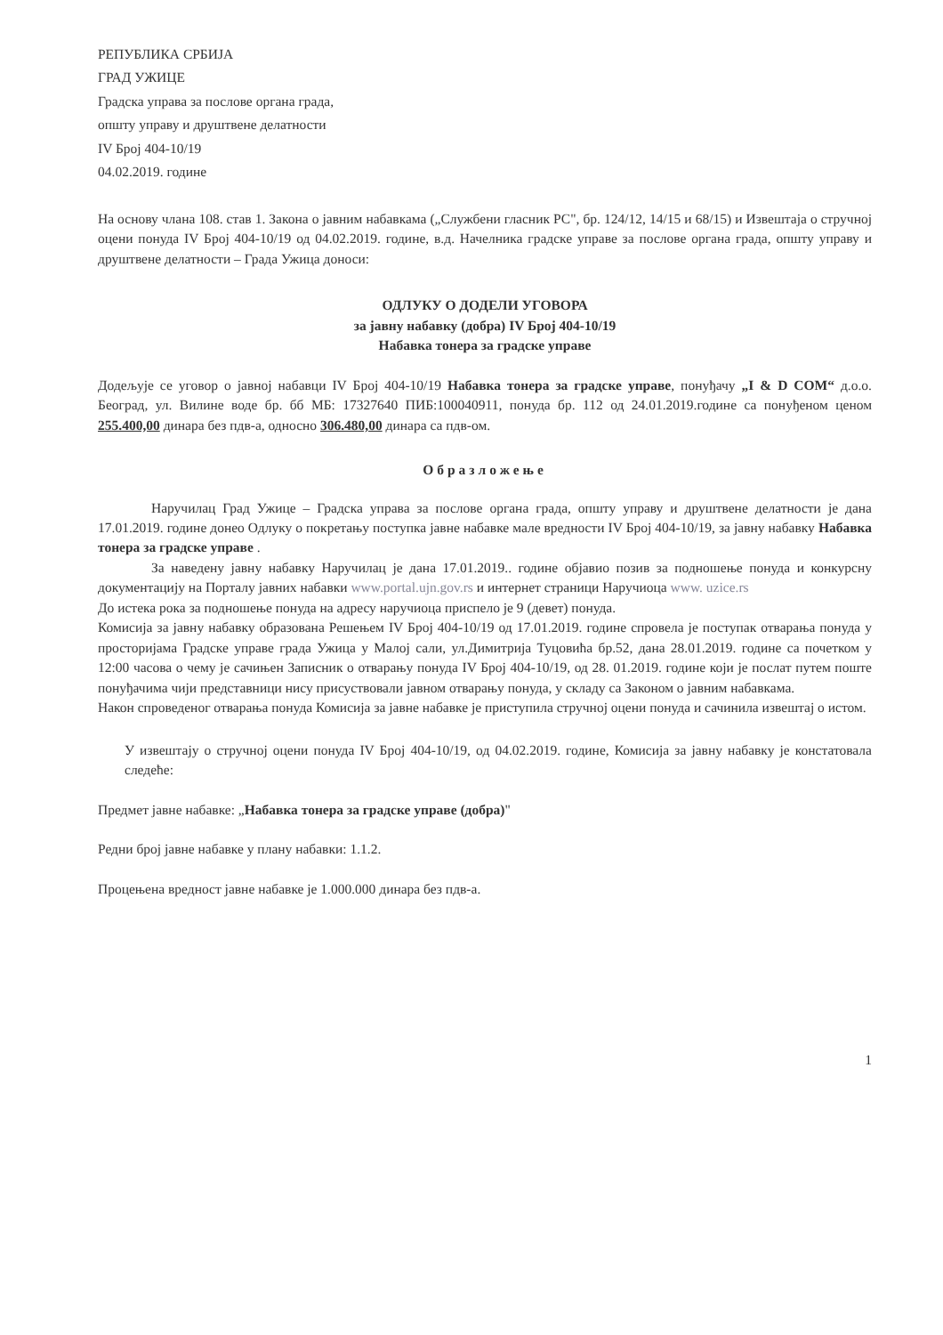РЕПУБЛИКА СРБИЈА
ГРАД УЖИЦЕ
Градска управа за послове органа града,
општу управу и друштвене делатности
IV Број 404-10/19
04.02.2019. године
На основу члана 108. став 1. Закона о јавним набавкама („Службени гласник РС", бр. 124/12, 14/15 и 68/15) и Извештаја о стручној оцени понуда IV Број 404-10/19 од 04.02.2019. године, в.д. Начелника градске управе за послове органа града, општу управу и друштвене делатности – Града Ужица доноси:
ОДЛУКУ О ДОДЕЛИ УГОВОРА
за јавну набавку (добра) IV Број 404-10/19
Набавка тонера за градске управе
Додељује се уговор о јавној набавци IV Број 404-10/19 Набавка тонера за градске управе, понуђачу „I & D COM“ д.о.о. Београд, ул. Вилине воде бр. бб МБ: 17327640 ПИБ:100040911, понуда бр. 112 од 24.01.2019.године са понуђеном ценом 255.400,00 динара без пдв-а, односно 306.480,00 динара са пдв-ом.
Образложење
Наручилац Град Ужице – Градска управа за послове органа града, општу управу и друштвене делатности је дана 17.01.2019. године донео Одлуку о покретању поступка јавне набавке мале вредности IV Број 404-10/19, за јавну набавку Набавка тонера за градске управе .
За наведену јавну набавку Наручилац је дана 17.01.2019.. године објавио позив за подношење понуда и конкурсну документацију на Порталу јавних набавки www.portal.ujn.gov.rs и интернет страници Наручиоца www. uzice.rs
До истека рока за подношење понуда на адресу наручиоца приспело је 9 (девет) понуда.
Комисија за јавну набавку образована Решењем IV Број 404-10/19 од 17.01.2019. године спровела је поступак отварања понуда у просторијама Градске управе града Ужица у Малој сали, ул.Димитрија Туцовића бр.52, дана 28.01.2019. године са почетком у 12:00 часова о чему је сачињен Записник о отварању понуда IV Број 404-10/19, од 28. 01.2019. године који је послат путем поште понуђачима чији представници нису присуствовали јавном отварању понуда, у складу са Законом о јавним набавкама.
Након спроведеног отварања понуда Комисија за јавне набавке је приступила стручној оцени понуда и сачинила извештај о истом.
У извештају о стручној оцени понуда IV Број 404-10/19, од 04.02.2019. године, Комисија за јавну набавку је констатовала следеће:
Предмет јавне набавке: „Набавка тонера за градске управе (добра)"
Редни број јавне набавке у плану набавки: 1.1.2.
Процењена вредност јавне набавке је 1.000.000 динара без пдв-а.
1